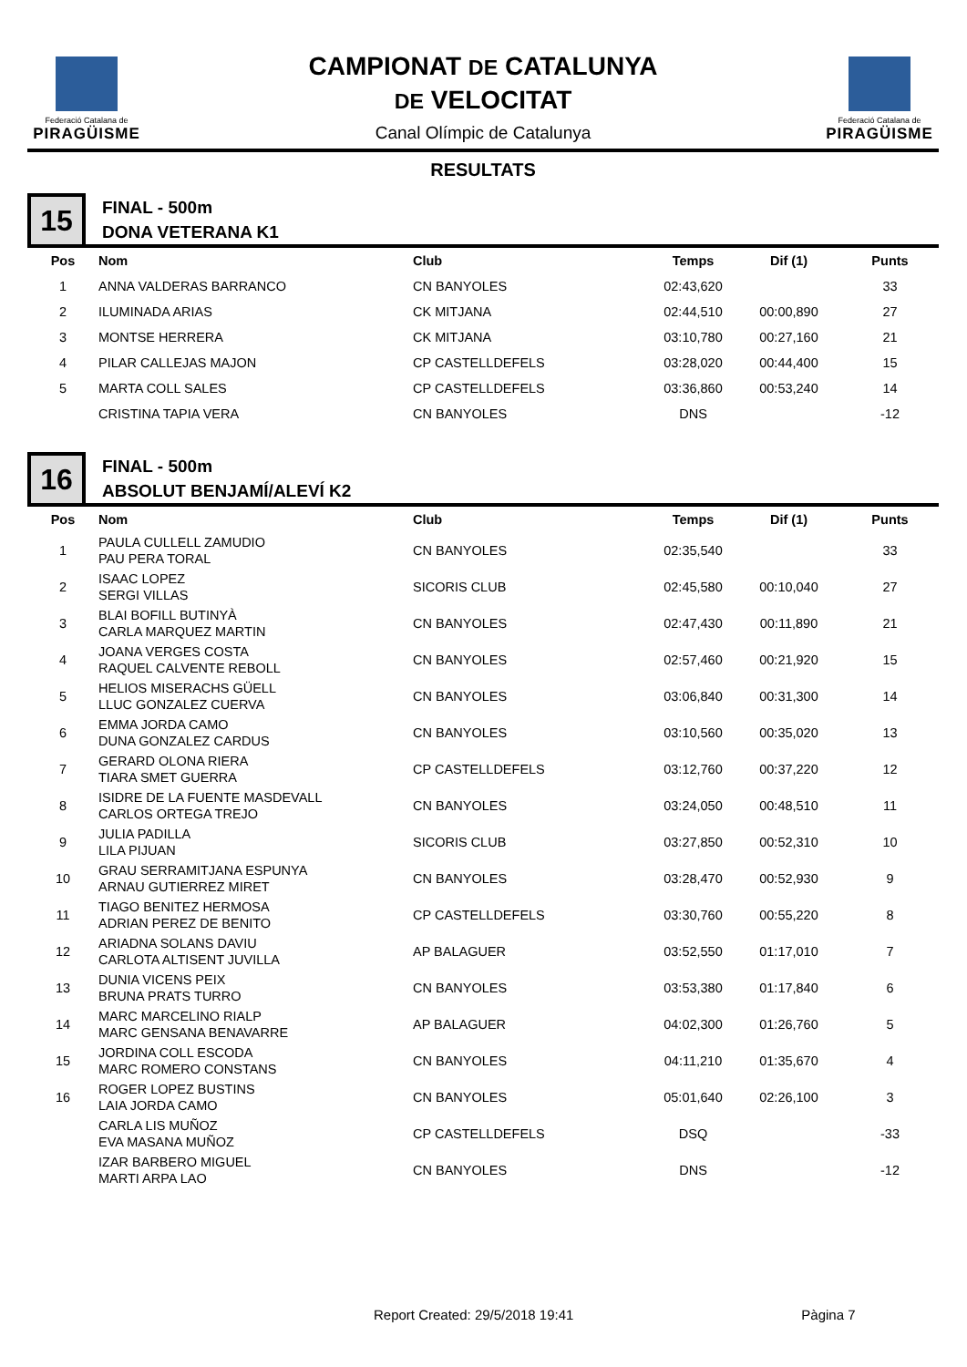Federació Catalana de
PIRAGÜISME
CAMPIONAT DE CATALUNYA
DE VELOCITAT
Canal Olímpic de Catalunya
Federació Catalana de
PIRAGÜISME
RESULTATS
15
FINAL - 500m
DONA VETERANA K1
| Pos | Nom | Club | Temps | Dif (1) | Punts |
| --- | --- | --- | --- | --- | --- |
| 1 | ANNA VALDERAS BARRANCO | CN BANYOLES | 02:43,620 | | 33 |
| 2 | ILUMINADA ARIAS | CK MITJANA | 02:44,510 | 00:00,890 | 27 |
| 3 | MONTSE HERRERA | CK MITJANA | 03:10,780 | 00:27,160 | 21 |
| 4 | PILAR CALLEJAS MAJON | CP CASTELLDEFELS | 03:28,020 | 00:44,400 | 15 |
| 5 | MARTA COLL SALES | CP CASTELLDEFELS | 03:36,860 | 00:53,240 | 14 |
| | CRISTINA TAPIA VERA | CN BANYOLES | DNS | | -12 |
16
FINAL - 500m
ABSOLUT BENJAMÍ/ALEVÍ K2
| Pos | Nom | Club | Temps | Dif (1) | Punts |
| --- | --- | --- | --- | --- | --- |
| 1 | PAULA CULLELL ZAMUDIO PAU PERA TORAL | CN BANYOLES | 02:35,540 | | 33 |
| 2 | ISAAC LOPEZ SERGI VILLAS | SICORIS CLUB | 02:45,580 | 00:10,040 | 27 |
| 3 | BLAI BOFILL BUTINYÀ CARLA MARQUEZ MARTIN | CN BANYOLES | 02:47,430 | 00:11,890 | 21 |
| 4 | JOANA VERGES COSTA RAQUEL CALVENTE REBOLL | CN BANYOLES | 02:57,460 | 00:21,920 | 15 |
| 5 | HELIOS MISERACHS GÜELL LLUC GONZALEZ CUERVA | CN BANYOLES | 03:06,840 | 00:31,300 | 14 |
| 6 | EMMA JORDA CAMO DUNA GONZALEZ CARDUS | CN BANYOLES | 03:10,560 | 00:35,020 | 13 |
| 7 | GERARD OLONA RIERA TIARA SMET GUERRA | CP CASTELLDEFELS | 03:12,760 | 00:37,220 | 12 |
| 8 | ISIDRE DE LA FUENTE MASDEVALL CARLOS ORTEGA TREJO | CN BANYOLES | 03:24,050 | 00:48,510 | 11 |
| 9 | JULIA PADILLA LILA PIJUAN | SICORIS CLUB | 03:27,850 | 00:52,310 | 10 |
| 10 | GRAU SERRAMITJANA ESPUNYA ARNAU GUTIERREZ MIRET | CN BANYOLES | 03:28,470 | 00:52,930 | 9 |
| 11 | TIAGO BENITEZ HERMOSA ADRIAN PEREZ DE BENITO | CP CASTELLDEFELS | 03:30,760 | 00:55,220 | 8 |
| 12 | ARIADNA SOLANS DAVIU CARLOTA ALTISENT JUVILLA | AP BALAGUER | 03:52,550 | 01:17,010 | 7 |
| 13 | DUNIA VICENS PEIX BRUNA PRATS TURRO | CN BANYOLES | 03:53,380 | 01:17,840 | 6 |
| 14 | MARC MARCELINO RIALP MARC GENSANA BENAVARRE | AP BALAGUER | 04:02,300 | 01:26,760 | 5 |
| 15 | JORDINA COLL ESCODA MARC ROMERO CONSTANS | CN BANYOLES | 04:11,210 | 01:35,670 | 4 |
| 16 | ROGER LOPEZ BUSTINS LAIA JORDA CAMO | CN BANYOLES | 05:01,640 | 02:26,100 | 3 |
| | CARLA LIS MUÑOZ EVA MASANA MUÑOZ | CP CASTELLDEFELS | DSQ | | -33 |
| | IZAR BARBERO MIGUEL MARTI ARPA LAO | CN BANYOLES | DNS | | -12 |
Report Created: 29/5/2018 19:41 Pàgina 7